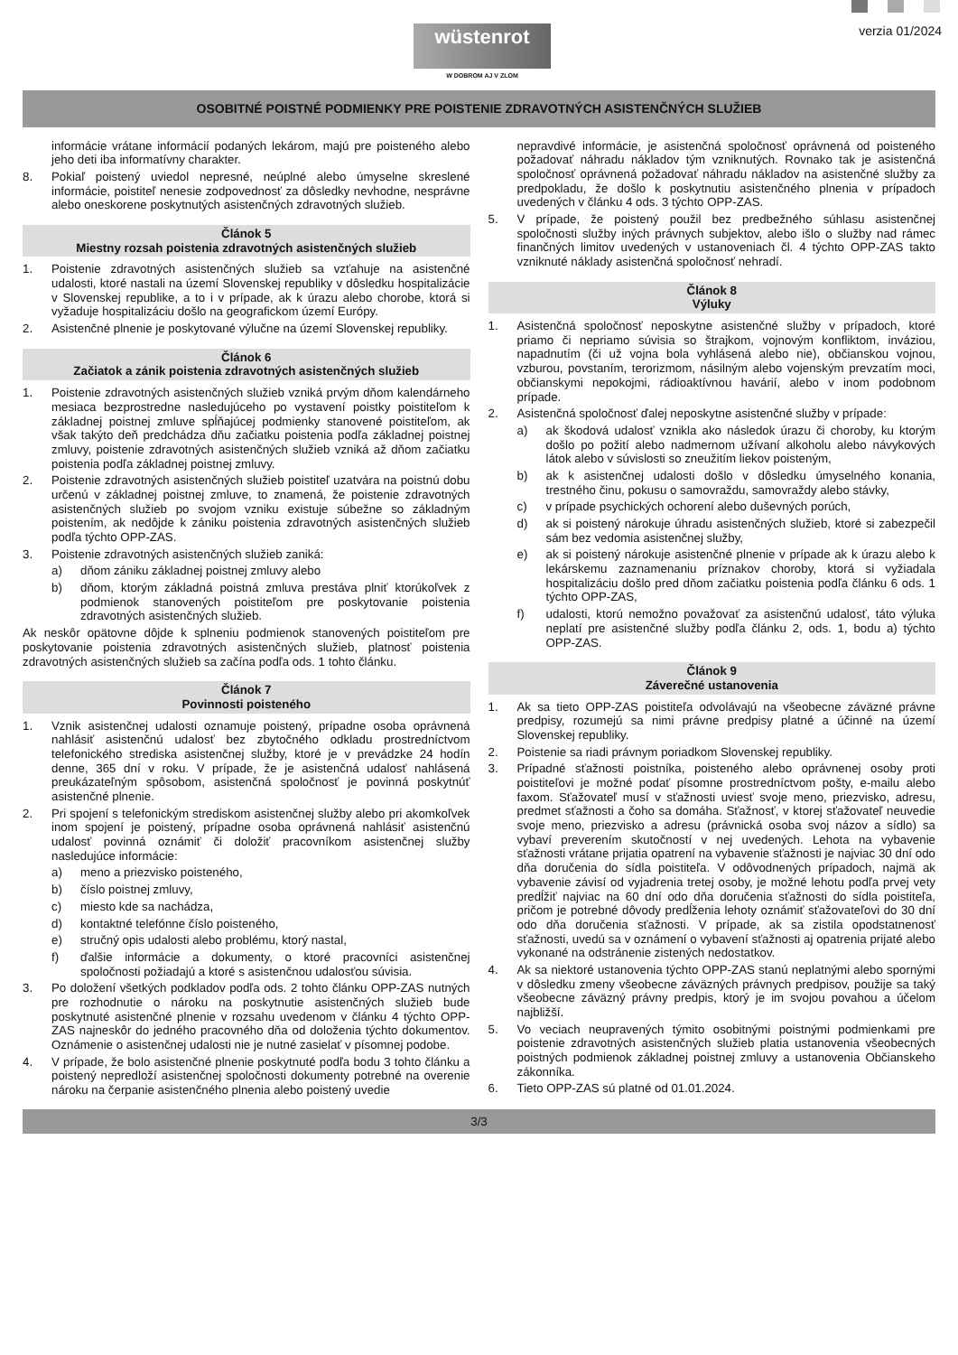wüstenrot
W DOBROM AJ V ZLOM
verzia 01/2024
OSOBITNÉ POISTNÉ PODMIENKY PRE POISTENIE ZDRAVOTNÝCH ASISTENČNÝCH SLUŽIEB
informácie vrátane informácií podaných lekárom, majú pre poisteného alebo jeho deti iba informatívny charakter.
8. Pokiaľ poistený uviedol nepresné, neúplné alebo úmyselne skreslené informácie, poistiteľ nenesie zodpovednosť za dôsledky nevhodne, nesprávne alebo oneskorene poskytnutých asistenčných zdravotných služieb.
Článok 5
Miestny rozsah poistenia zdravotných asistenčných služieb
1. Poistenie zdravotných asistenčných služieb sa vzťahuje na asistenčné udalosti, ktoré nastali na území Slovenskej republiky v dôsledku hospitalizácie v Slovenskej republike, a to i v prípade, ak k úrazu alebo chorobe, ktorá si vyžaduje hospitalizáciu došlo na geografickom území Európy.
2. Asistenčné plnenie je poskytované výlučne na území Slovenskej republiky.
Článok 6
Začiatok a zánik poistenia zdravotných asistenčných služieb
1. Poistenie zdravotných asistenčných služieb vzniká prvým dňom kalendárneho mesiaca bezprostredne nasledujúceho po vystavení poistky poistiteľom k základnej poistnej zmluve spĺňajúcej podmienky stanovené poistiteľom, ak však takýto deň predchádza dňu začiatku poistenia podľa základnej poistnej zmluvy, poistenie zdravotných asistenčných služieb vzniká až dňom začiatku poistenia podľa základnej poistnej zmluvy.
2. Poistenie zdravotných asistenčných služieb poistiteľ uzatvára na poistnú dobu určenú v základnej poistnej zmluve, to znamená, že poistenie zdravotných asistenčných služieb po svojom vzniku existuje súbežne so základným poistením, ak nedôjde k zániku poistenia zdravotných asistenčných služieb podľa týchto OPP-ZAS.
3. Poistenie zdravotných asistenčných služieb zaniká:
a) dňom zániku základnej poistnej zmluvy alebo
b) dňom, ktorým základná poistná zmluva prestáva plniť ktorúkoľvek z podmienok stanovených poistiteľom pre poskytovanie poistenia zdravotných asistenčných služieb.
Ak neskôr opätovne dôjde k splneniu podmienok stanovených poistiteľom pre poskytovanie poistenia zdravotných asistenčných služieb, platnosť poistenia zdravotných asistenčných služieb sa začína podľa ods. 1 tohto článku.
Článok 7
Povinnosti poisteného
1. Vznik asistenčnej udalosti oznamuje poistený, prípadne osoba oprávnená nahlásiť asistenčnú udalosť bez zbytočného odkladu prostredníctvom telefonického strediska asistenčnej služby, ktoré je v prevádzke 24 hodín denne, 365 dní v roku. V prípade, že je asistenčná udalosť nahlásená preukázateľným spôsobom, asistenčná spoločnosť je povinná poskytnúť asistenčné plnenie.
2. Pri spojení s telefonickým strediskom asistenčnej služby alebo pri akomkoľvek inom spojení je poistený, prípadne osoba oprávnená nahlásiť asistenčnú udalosť povinná oznámiť či doložiť pracovníkom asistenčnej služby nasledujúce informácie:
a) meno a priezvisko poisteného,
b) číslo poistnej zmluvy,
c) miesto kde sa nachádza,
d) kontaktné telefónne číslo poisteného,
e) stručný opis udalosti alebo problému, ktorý nastal,
f) ďalšie informácie a dokumenty, o ktoré pracovníci asistenčnej spoločnosti požiadajú a ktoré s asistenčnou udalosťou súvisia.
3. Po doložení všetkých podkladov podľa ods. 2 tohto článku OPP-ZAS nutných pre rozhodnutie o nároku na poskytnutie asistenčných služieb bude poskytnuté asistenčné plnenie v rozsahu uvedenom v článku 4 týchto OPP-ZAS najneskôr do jedného pracovného dňa od doloženia týchto dokumentov. Oznámenie o asistenčnej udalosti nie je nutné zasielať v písomnej podobe.
4. V prípade, že bolo asistenčné plnenie poskytnuté podľa bodu 3 tohto článku a poistený nepredloží asistenčnej spoločnosti dokumenty potrebné na overenie nároku na čerpanie asistenčného plnenia alebo poistený uvedie
nepravdivé informácie, je asistenčná spoločnosť oprávnená od poisteného požadovať náhradu nákladov tým vzniknutých. Rovnako tak je asistenčná spoločnosť oprávnená požadovať náhradu nákladov na asistenčné služby za predpokladu, že došlo k poskytnutiu asistenčného plnenia v prípadoch uvedených v článku 4 ods. 3 týchto OPP-ZAS.
5. V prípade, že poistený použil bez predbežného súhlasu asistenčnej spoločnosti služby iných právnych subjektov, alebo išlo o služby nad rámec finančných limitov uvedených v ustanoveniach čl. 4 týchto OPP-ZAS takto vzniknuté náklady asistenčná spoločnosť nehradí.
Článok 8
Výluky
1. Asistenčná spoločnosť neposkytne asistenčné služby v prípadoch, ktoré priamo či nepriamo súvisia so štrajkom, vojnovým konfliktom, inváziou, napadnutím (či už vojna bola vyhlásená alebo nie), občianskou vojnou, vzburou, povstaním, terorizmom, násilným alebo vojenským prevzatím moci, občianskymi nepokojmi, rádioaktívnou havárií, alebo v inom podobnom prípade.
2. Asistenčná spoločnosť ďalej neposkytne asistenčné služby v prípade:
a) ak škodová udalosť vznikla ako následok úrazu či choroby, ku ktorým došlo po požití alebo nadmernom užívaní alkoholu alebo návykových látok alebo v súvislosti so zneužitím liekov poisteným,
b) ak k asistenčnej udalosti došlo v dôsledku úmyselného konania, trestného činu, pokusu o samovraždu, samovraždy alebo stávky,
c) v prípade psychických ochorení alebo duševných porúch,
d) ak si poistený nárokuje úhradu asistenčných služieb, ktoré si zabezpečil sám bez vedomia asistenčnej služby,
e) ak si poistený nárokuje asistenčné plnenie v prípade ak k úrazu alebo k lekárskemu zaznamenaniu príznakov choroby, ktorá si vyžiadala hospitalizáciu došlo pred dňom začiatku poistenia podľa článku 6 ods. 1 týchto OPP-ZAS,
f) udalosti, ktorú nemožno považovať za asistenčnú udalosť, táto výluka neplatí pre asistenčné služby podľa článku 2, ods. 1, bodu a) týchto OPP-ZAS.
Článok 9
Záverečné ustanovenia
1. Ak sa tieto OPP-ZAS poistiteľa odvolávajú na všeobecne záväzné právne predpisy, rozumejú sa nimi právne predpisy platné a účinné na území Slovenskej republiky.
2. Poistenie sa riadi právnym poriadkom Slovenskej republiky.
3. Prípadné sťažnosti poistníka, poisteného alebo oprávnenej osoby proti poistiteľovi je možné podať písomne prostredníctvom pošty, e-mailu alebo faxom. Sťažovateľ musí v sťažnosti uviesť svoje meno, priezvisko, adresu, predmet sťažnosti a čoho sa domáha. Sťažnosť, v ktorej sťažovateľ neuvedie svoje meno, priezvisko a adresu (právnická osoba svoj názov a sídlo) sa vybaví preverením skutočností v nej uvedených. Lehota na vybavenie sťažnosti vrátane prijatia opatrení na vybavenie sťažnosti je najviac 30 dní odo dňa doručenia do sídla poistiteľa. V odôvodnených prípadoch, najmä ak vybavenie závisí od vyjadrenia tretej osoby, je možné lehotu podľa prvej vety predĺžiť najviac na 60 dní odo dňa doručenia sťažnosti do sídla poistiteľa, pričom je potrebné dôvody predĺženia lehoty oznámiť sťažovateľovi do 30 dní odo dňa doručenia sťažnosti. V prípade, ak sa zistila opodstatnenosť sťažnosti, uvedú sa v oznámení o vybavení sťažnosti aj opatrenia prijaté alebo vykonané na odstránenie zistených nedostatkov.
4. Ak sa niektoré ustanovenia týchto OPP-ZAS stanú neplatnými alebo spornými v dôsledku zmeny všeobecne záväzných právnych predpisov, použije sa taký všeobecne záväzný právny predpis, ktorý je im svojou povahou a účelom najbližší.
5. Vo veciach neupravených týmito osobitnými poistnými podmienkami pre poistenie zdravotných asistenčných služieb platia ustanovenia všeobecných poistných podmienok základnej poistnej zmluvy a ustanovenia Občianskeho zákonníka.
6. Tieto OPP-ZAS sú platné od 01.01.2024.
3/3